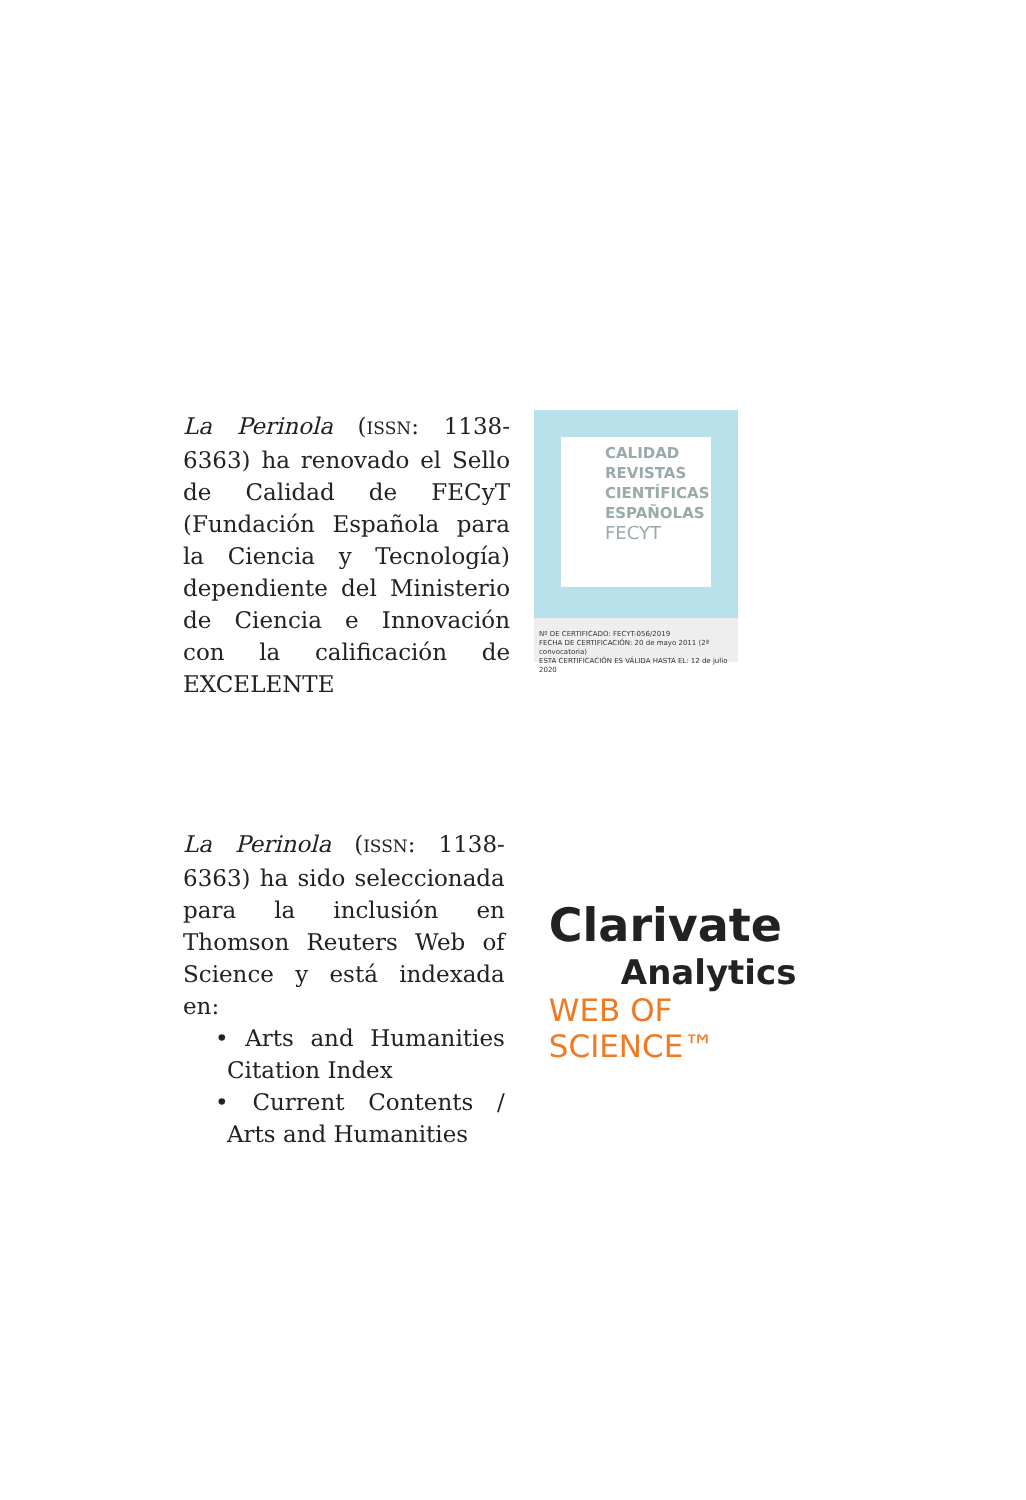La Perinola (ISSN: 1138-6363) ha renovado el Sello de Calidad de FECyT (Fundación Española para la Ciencia y Tecnología) dependiente del Ministerio de Ciencia e Innovación con la calificación de EXCELENTE
CALIDAD
REVISTAS
CIENTÍFICAS
ESPAÑOLAS
FECYT
Nº DE CERTIFICADO: FECYT-056/2019
FECHA DE CERTIFICACIÓN: 20 de mayo 2011 (2ª convocatoria)
ESTA CERTIFICACIÓN ES VÁLIDA HASTA EL: 12 de julio 2020
La Perinola (ISSN: 1138-6363) ha sido seleccionada para la inclusión en Thomson Reuters Web of Science y está indexada en:
• Arts and Humanities Citation Index
• Current Contents / Arts and Humanities
Clarivate
Analytics
WEB OF SCIENCE™